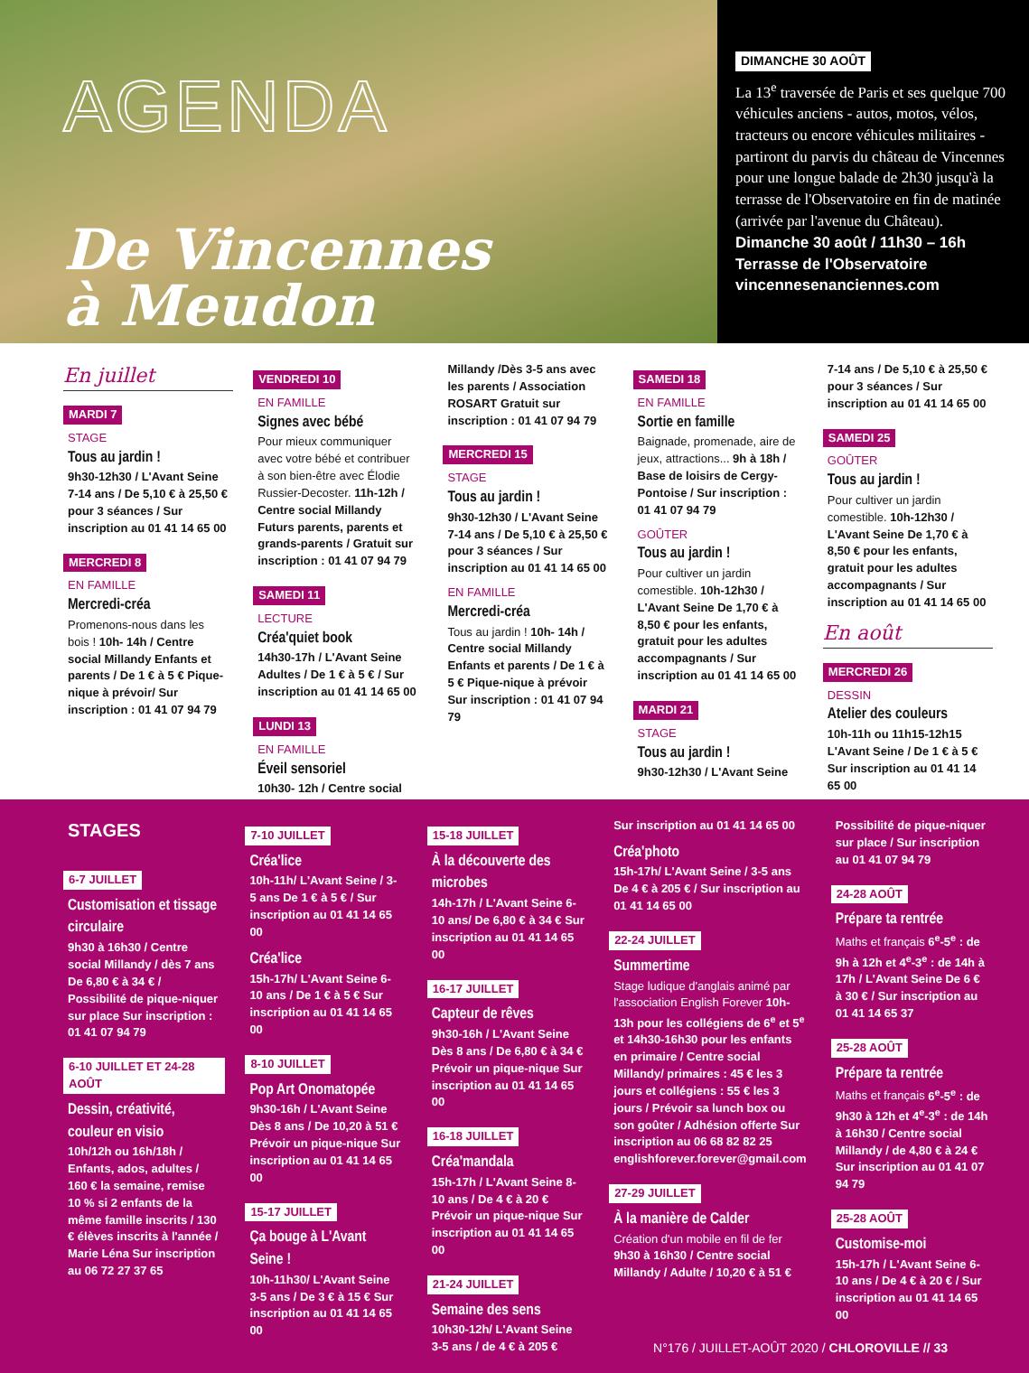AGENDA
De Vincennes
à Meudon
DIMANCHE 30 AOÛT
La 13<sup>e</sup> traversée de Paris et ses quelque 700 véhicules anciens - autos, motos, vélos, tracteurs ou encore véhicules militaires - partiront du parvis du château de Vincennes pour une longue balade de 2h30 jusqu'à la terrasse de l'Observatoire en fin de matinée (arrivée par l'avenue du Château).
Dimanche 30 août / 11h30 – 16h
Terrasse de l'Observatoire
vincennesenanciennes.com
En juillet
MARDI 7
STAGE
Tous au jardin !
9h30-12h30 / L'Avant Seine 7-14 ans / De 5,10 € à 25,50 € pour 3 séances / Sur inscription au 01 41 14 65 00
MERCREDI 8
EN FAMILLE
Mercredi-créa
Promenons-nous dans les bois ! 10h- 14h / Centre social Millandy Enfants et parents / De 1 € à 5 € Pique-nique à prévoir/ Sur inscription : 01 41 07 94 79
VENDREDI 10
EN FAMILLE
Signes avec bébé
Pour mieux communiquer avec votre bébé et contribuer à son bien-être avec Élodie Russier-Decoster. 11h-12h / Centre social Millandy Futurs parents, parents et grands-parents / Gratuit sur inscription : 01 41 07 94 79
SAMEDI 11
LECTURE
Créa'quiet book
14h30-17h / L'Avant Seine Adultes / De 1 € à 5 € / Sur inscription au 01 41 14 65 00
LUNDI 13
EN FAMILLE
Éveil sensoriel
10h30- 12h / Centre social
Millandy /Dès 3-5 ans avec les parents / Association ROSART Gratuit sur inscription : 01 41 07 94 79
MERCREDI 15
STAGE
Tous au jardin !
9h30-12h30 / L'Avant Seine 7-14 ans / De 5,10 € à 25,50 € pour 3 séances / Sur inscription au 01 41 14 65 00
EN FAMILLE
Mercredi-créa
Tous au jardin ! 10h- 14h / Centre social Millandy Enfants et parents / De 1 € à 5 € Pique-nique à prévoir Sur inscription : 01 41 07 94 79
SAMEDI 18
EN FAMILLE
Sortie en famille
Baignade, promenade, aire de jeux, attractions... 9h à 18h / Base de loisirs de Cergy-Pontoise / Sur inscription : 01 41 07 94 79
GOÛTER
Tous au jardin !
Pour cultiver un jardin comestible. 10h-12h30 / L'Avant Seine De 1,70 € à 8,50 € pour les enfants, gratuit pour les adultes accompagnants / Sur inscription au 01 41 14 65 00
MARDI 21
STAGE
Tous au jardin !
9h30-12h30 / L'Avant Seine
7-14 ans / De 5,10 € à 25,50 € pour 3 séances / Sur inscription au 01 41 14 65 00
SAMEDI 25
GOÛTER
Tous au jardin !
Pour cultiver un jardin comestible. 10h-12h30 / L'Avant Seine De 1,70 € à 8,50 € pour les enfants, gratuit pour les adultes accompagnants / Sur inscription au 01 41 14 65 00
En août
MERCREDI 26
DESSIN
Atelier des couleurs
10h-11h ou 11h15-12h15 L'Avant Seine / De 1 € à 5 € Sur inscription au 01 41 14 65 00
STAGES
6-7 JUILLET
Customisation et tissage circulaire
9h30 à 16h30 / Centre social Millandy / dès 7 ans De 6,80 € à 34 € / Possibilité de pique-niquer sur place Sur inscription : 01 41 07 94 79
6-10 JUILLET ET 24-28 AOÛT
Dessin, créativité, couleur en visio
10h/12h ou 16h/18h / Enfants, ados, adultes / 160 € la semaine, remise 10 % si 2 enfants de la même famille inscrits / 130 € élèves inscrits à l'année / Marie Léna Sur inscription au 06 72 27 37 65
7-10 JUILLET
Créa'lice
10h-11h/ L'Avant Seine / 3-5 ans De 1 € à 5 € / Sur inscription au 01 41 14 65 00
Créa'lice
15h-17h/ L'Avant Seine 6-10 ans / De 1 € à 5 € Sur inscription au 01 41 14 65 00
8-10 JUILLET
Pop Art Onomatopée
9h30-16h / L'Avant Seine Dès 8 ans / De 10,20 à 51 € Prévoir un pique-nique Sur inscription au 01 41 14 65 00
15-17 JUILLET
Ça bouge à L'Avant Seine !
10h-11h30/ L'Avant Seine 3-5 ans / De 3 € à 15 € Sur inscription au 01 41 14 65 00
15-18 JUILLET
À la découverte des microbes
14h-17h / L'Avant Seine 6-10 ans/ De 6,80 € à 34 € Sur inscription au 01 41 14 65 00
16-17 JUILLET
Capteur de rêves
9h30-16h / L'Avant Seine Dès 8 ans / De 6,80 € à 34 € Prévoir un pique-nique Sur inscription au 01 41 14 65 00
16-18 JUILLET
Créa'mandala
15h-17h / L'Avant Seine 8-10 ans / De 4 € à 20 € Prévoir un pique-nique Sur inscription au 01 41 14 65 00
21-24 JUILLET
Semaine des sens
10h30-12h/ L'Avant Seine 3-5 ans / de 4 € à 205 €
Sur inscription au 01 41 14 65 00
Créa'photo
15h-17h/ L'Avant Seine / 3-5 ans De 4 € à 205 € / Sur inscription au 01 41 14 65 00
22-24 JUILLET
Summertime
Stage ludique d'anglais animé par l'association English Forever 10h-13h pour les collégiens de 6<sup>e</sup> et 5<sup>e</sup> et 14h30-16h30 pour les enfants en primaire / Centre social Millandy/ primaires : 45 € les 3 jours et collégiens : 55 € les 3 jours / Prévoir sa lunch box ou son goûter / Adhésion offerte Sur inscription au 06 68 82 82 25 englishforever.forever@gmail.com
27-29 JUILLET
À la manière de Calder
Création d'un mobile en fil de fer 9h30 à 16h30 / Centre social Millandy / Adulte / 10,20 € à 51 €
Possibilité de pique-niquer sur place / Sur inscription au 01 41 07 94 79
24-28 AOÛT
Prépare ta rentrée
Maths et français 6<sup>e</sup>-5<sup>e</sup> : de 9h à 12h et 4<sup>e</sup>-3<sup>e</sup> : de 14h à 17h / L'Avant Seine De 6 € à 30 € / Sur inscription au 01 41 14 65 37
25-28 AOÛT
Prépare ta rentrée
Maths et français 6<sup>e</sup>-5<sup>e</sup> : de 9h30 à 12h et 4<sup>e</sup>-3<sup>e</sup> : de 14h à 16h30 / Centre social Millandy / de 4,80 € à 24 € Sur inscription au 01 41 07 94 79
25-28 AOÛT
Customise-moi
15h-17h / L'Avant Seine 6-10 ans / De 4 € à 20 € / Sur inscription au 01 41 14 65 00
N°176 / JUILLET-AOÛT 2020 / CHLOROVILLE // 33